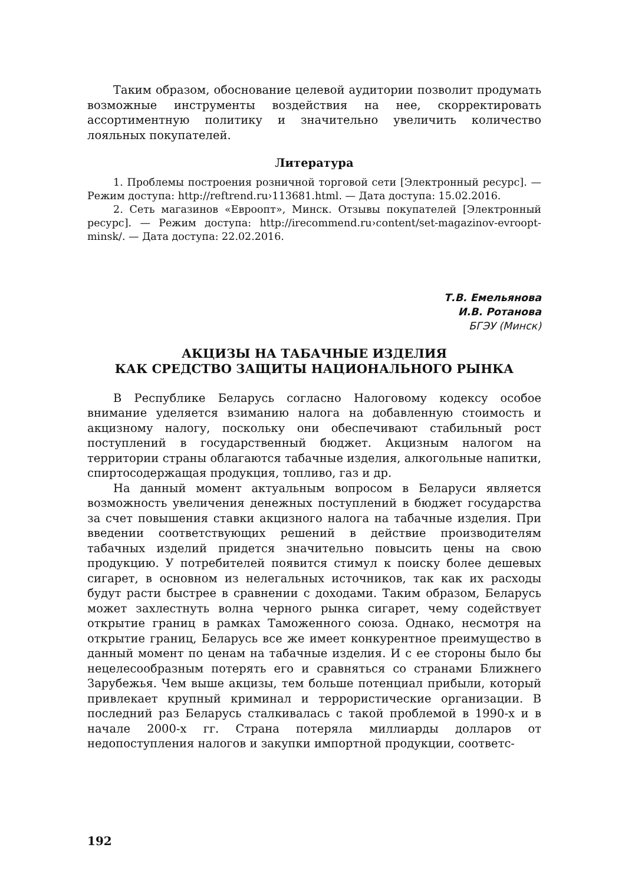Таким образом, обоснование целевой аудитории позволит продумать возможные инструменты воздействия на нее, скорректировать ассортиментную политику и значительно увеличить количество лояльных покупателей.
Литература
1. Проблемы построения розничной торговой сети [Электронный ресурс]. — Режим доступа: http://reftrend.ru›113681.html. — Дата доступа: 15.02.2016.
2. Сеть магазинов «Евроопт», Минск. Отзывы покупателей [Электронный ресурс]. — Режим доступа: http://irecommend.ru›content/set-magazinov-evroopt-minsk/. — Дата доступа: 22.02.2016.
Т.В. Емельянова
И.В. Ротанова
БГЭУ (Минск)
АКЦИЗЫ НА ТАБАЧНЫЕ ИЗДЕЛИЯ
КАК СРЕДСТВО ЗАЩИТЫ НАЦИОНАЛЬНОГО РЫНКА
В Республике Беларусь согласно Налоговому кодексу особое внимание уделяется взиманию налога на добавленную стоимость и акцизному налогу, поскольку они обеспечивают стабильный рост поступлений в государственный бюджет. Акцизным налогом на территории страны облагаются табачные изделия, алкогольные напитки, спиртосодержащая продукция, топливо, газ и др.
На данный момент актуальным вопросом в Беларуси является возможность увеличения денежных поступлений в бюджет государства за счет повышения ставки акцизного налога на табачные изделия. При введении соответствующих решений в действие производителям табачных изделий придется значительно повысить цены на свою продукцию. У потребителей появится стимул к поиску более дешевых сигарет, в основном из нелегальных источников, так как их расходы будут расти быстрее в сравнении с доходами. Таким образом, Беларусь может захлестнуть волна черного рынка сигарет, чему содействует открытие границ в рамках Таможенного союза. Однако, несмотря на открытие границ, Беларусь все же имеет конкурентное преимущество в данный момент по ценам на табачные изделия. И с ее стороны было бы нецелесообразным потерять его и сравняться со странами Ближнего Зарубежья. Чем выше акцизы, тем больше потенциал прибыли, который привлекает крупный криминал и террористические организации. В последний раз Беларусь сталкивалась с такой проблемой в 1990-х и в начале 2000-х гг. Страна потеряла миллиарды долларов от недопоступления налогов и закупки импортной продукции, соответс-
192